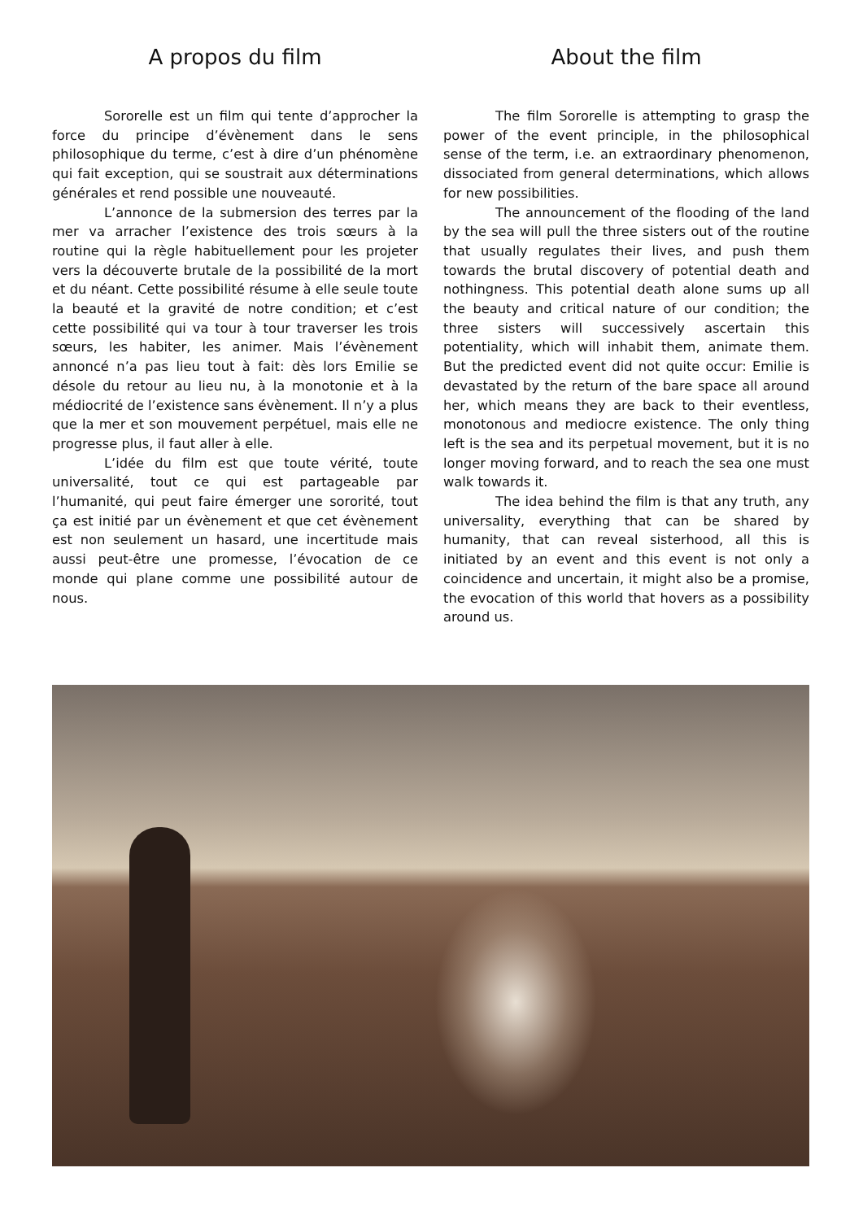A propos du film
Sororelle est un film qui tente d’approcher la force du principe d’évènement dans le sens philosophique du terme, c’est à dire d’un phénomène qui fait exception, qui se soustrait aux déterminations générales et rend possible une nouveauté.
L’annonce de la submersion des terres par la mer va arracher l’existence des trois sœurs à la routine qui la règle habituellement pour les projeter vers la découverte brutale de la possibilité de la mort et du néant. Cette possibilité résume à elle seule toute la beauté et la gravité de notre condition; et c’est cette possibilité qui va tour à tour traverser les trois sœurs, les habiter, les animer. Mais l’évènement annoncé n’a pas lieu tout à fait: dès lors Emilie se désole du retour au lieu nu, à la monotonie et à la médiocrité de l’existence sans évènement. Il n’y a plus que la mer et son mouvement perpétuel, mais elle ne progresse plus, il faut aller à elle.
L’idée du film est que toute vérité, toute universalité, tout ce qui est partageable par l’humanité, qui peut faire émerger une sororité, tout ça est initié par un évènement et que cet évènement est non seulement un hasard, une incertitude mais aussi peut-être une promesse, l’évocation de ce monde qui plane comme une possibilité autour de nous.
About the film
The film Sororelle is attempting to grasp the power of the event principle, in the philosophical sense of the term, i.e. an extraordinary phenomenon, dissociated from general determinations, which allows for new possibilities.
The announcement of the flooding of the land by the sea will pull the three sisters out of the routine that usually regulates their lives, and push them towards the brutal discovery of potential death and nothingness. This potential death alone sums up all the beauty and critical nature of our condition; the three sisters will successively ascertain this potentiality, which will inhabit them, animate them. But the predicted event did not quite occur: Emilie is devastated by the return of the bare space all around her, which means they are back to their eventless, monotonous and mediocre existence. The only thing left is the sea and its perpetual movement, but it is no longer moving forward, and to reach the sea one must walk towards it.
The idea behind the film is that any truth, any universality, everything that can be shared by humanity, that can reveal sisterhood, all this is initiated by an event and this event is not only a coincidence and uncertain, it might also be a promise, the evocation of this world that hovers as a possibility around us.